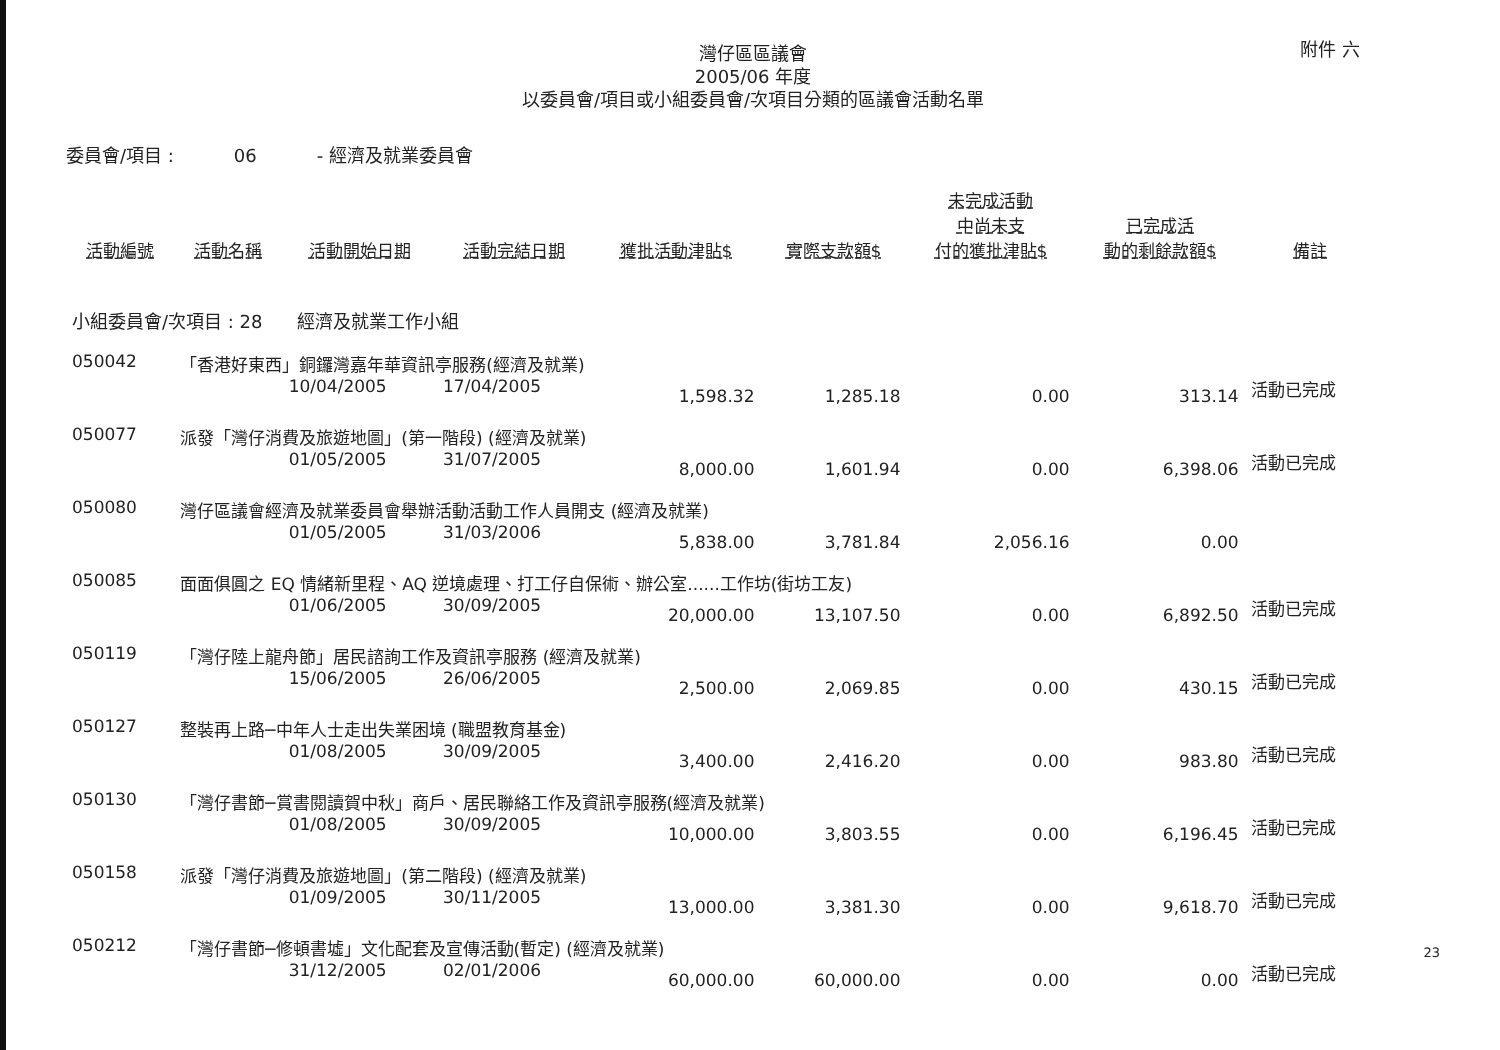附件 六
灣仔區區議會
2005/06 年度
以委員會/項目或小組委員會/次項目分類的區議會活動名單
委員會/項目 : 06 - 經濟及就業委員會
| 活動編號 | 活動名稱 | 活動開始日期 | 活動完結日期 | 獲批活動津貼$ | 實際支款額$ | 未完成活動 中尚未支 付的獲批津貼$ | 已完成活 動的剩餘款額$ | 備註 |
| --- | --- | --- | --- | --- | --- | --- | --- | --- |
| 小組委員會/次項目 : 28 經濟及就業工作小組 | | | | | | | | |
| 050042 | 「香港好東西」銅鑼灣嘉年華資訊亭服務(經濟及就業) | | | | | | | |
| | | 10/04/2005 | 17/04/2005 | 1,598.32 | 1,285.18 | 0.00 | 313.14 | 活動已完成 |
| 050077 | 派發「灣仔消費及旅遊地圖」(第一階段) (經濟及就業) | | | | | | | |
| | | 01/05/2005 | 31/07/2005 | 8,000.00 | 1,601.94 | 0.00 | 6,398.06 | 活動已完成 |
| 050080 | 灣仔區議會經濟及就業委員會舉辦活動活動工作人員開支 (經濟及就業) | | | | | | | |
| | | 01/05/2005 | 31/03/2006 | 5,838.00 | 3,781.84 | 2,056.16 | 0.00 | |
| 050085 | 面面俱圓之 EQ 情緒新里程、AQ 逆境處理、打工仔自保術、辦公室......工作坊(街坊工友) | | | | | | | |
| | | 01/06/2005 | 30/09/2005 | 20,000.00 | 13,107.50 | 0.00 | 6,892.50 | 活動已完成 |
| 050119 | 「灣仔陸上龍舟節」居民諮詢工作及資訊亭服務 (經濟及就業) | | | | | | | |
| | | 15/06/2005 | 26/06/2005 | 2,500.00 | 2,069.85 | 0.00 | 430.15 | 活動已完成 |
| 050127 | 整裝再上路─中年人士走出失業困境 (職盟教育基金) | | | | | | | |
| | | 01/08/2005 | 30/09/2005 | 3,400.00 | 2,416.20 | 0.00 | 983.80 | 活動已完成 |
| 050130 | 「灣仔書節─賞書閱讀賀中秋」商戶、居民聯絡工作及資訊亭服務(經濟及就業) | | | | | | | |
| | | 01/08/2005 | 30/09/2005 | 10,000.00 | 3,803.55 | 0.00 | 6,196.45 | 活動已完成 |
| 050158 | 派發「灣仔消費及旅遊地圖」(第二階段) (經濟及就業) | | | | | | | |
| | | 01/09/2005 | 30/11/2005 | 13,000.00 | 3,381.30 | 0.00 | 9,618.70 | 活動已完成 |
| 050212 | 「灣仔書節─修頓書墟」文化配套及宣傳活動(暫定) (經濟及就業) | | | | | | | |
| | | 31/12/2005 | 02/01/2006 | 60,000.00 | 60,000.00 | 0.00 | 0.00 | 活動已完成 |
23